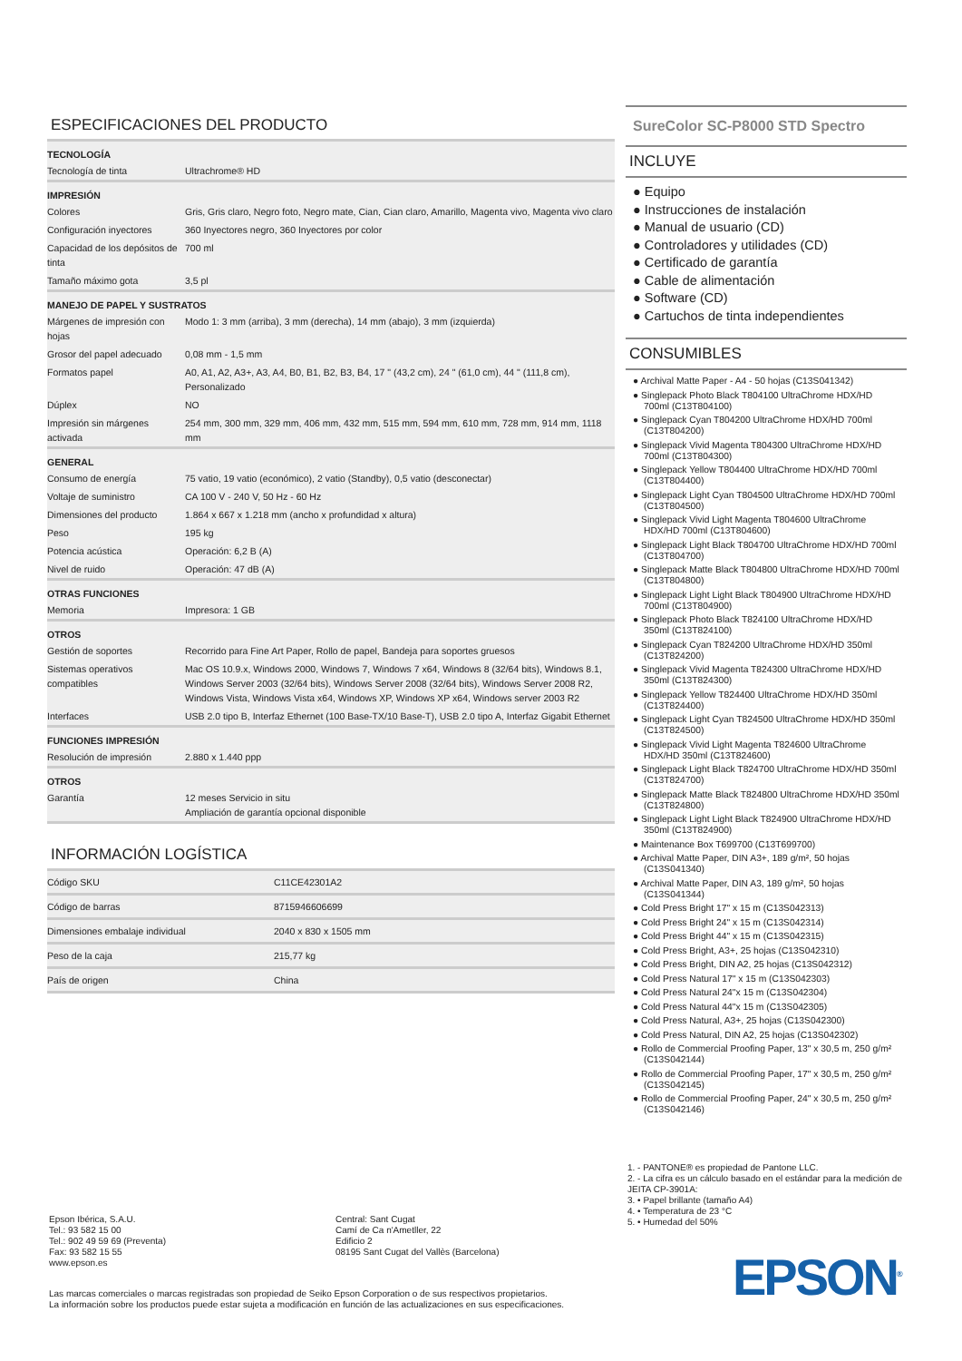ESPECIFICACIONES DEL PRODUCTO
| TECNOLOGÍA | |
| --- | --- |
| Tecnología de tinta | Ultrachrome® HD |
| IMPRESIÓN | |
| Colores | Gris, Gris claro, Negro foto, Negro mate, Cian, Cian claro, Amarillo, Magenta vivo, Magenta vivo claro |
| Configuración inyectores | 360 Inyectores negro, 360 Inyectores por color |
| Capacidad de los depósitos de tinta | 700 ml |
| Tamaño máximo gota | 3,5 pl |
| MANEJO DE PAPEL Y SUSTRATOS | |
| Márgenes de impresión con hojas | Modo 1: 3 mm (arriba), 3 mm (derecha), 14 mm (abajo), 3 mm (izquierda) |
| Grosor del papel adecuado | 0,08 mm - 1,5 mm |
| Formatos papel | A0, A1, A2, A3+, A3, A4, B0, B1, B2, B3, B4, 17 " (43,2 cm), 24 " (61,0 cm), 44 " (111,8 cm), Personalizado |
| Dúplex | NO |
| Impresión sin márgenes activada | 254 mm, 300 mm, 329 mm, 406 mm, 432 mm, 515 mm, 594 mm, 610 mm, 728 mm, 914 mm, 1118 mm |
| GENERAL | |
| Consumo de energía | 75 vatio, 19 vatio (económico), 2 vatio (Standby), 0,5 vatio (desconectar) |
| Voltaje de suministro | CA 100 V - 240 V, 50 Hz - 60 Hz |
| Dimensiones del producto | 1.864 x 667 x 1.218 mm (ancho x profundidad x altura) |
| Peso | 195 kg |
| Potencia acústica | Operación: 6,2 B (A) |
| Nivel de ruido | Operación: 47 dB (A) |
| OTRAS FUNCIONES | |
| Memoria | Impresora: 1 GB |
| OTROS | |
| Gestión de soportes | Recorrido para Fine Art Paper, Rollo de papel, Bandeja para soportes gruesos |
| Sistemas operativos compatibles | Mac OS 10.9.x, Windows 2000, Windows 7, Windows 7 x64, Windows 8 (32/64 bits), Windows 8.1, Windows Server 2003 (32/64 bits), Windows Server 2008 (32/64 bits), Windows Server 2008 R2, Windows Vista, Windows Vista x64, Windows XP, Windows XP x64, Windows server 2003 R2 |
| Interfaces | USB 2.0 tipo B, Interfaz Ethernet (100 Base-TX/10 Base-T), USB 2.0 tipo A, Interfaz Gigabit Ethernet |
| FUNCIONES IMPRESIÓN | |
| Resolución de impresión | 2.880 x 1.440 ppp |
| OTROS | |
| Garantía | 12 meses Servicio in situ Ampliación de garantía opcional disponible |
INFORMACIÓN LOGÍSTICA
| Código SKU | C11CE42301A2 |
| Código de barras | 8715946606699 |
| Dimensiones embalaje individual | 2040 x 830 x 1505 mm |
| Peso de la caja | 215,77 kg |
| País de origen | China |
SureColor SC-P8000 STD Spectro
INCLUYE
● Equipo
● Instrucciones de instalación
● Manual de usuario (CD)
● Controladores y utilidades (CD)
● Certificado de garantía
● Cable de alimentación
● Software (CD)
● Cartuchos de tinta independientes
CONSUMIBLES
● Archival Matte Paper - A4 - 50 hojas (C13S041342)
● Singlepack Photo Black T804100 UltraChrome HDX/HD 700ml (C13T804100)
● Singlepack Cyan T804200 UltraChrome HDX/HD 700ml (C13T804200)
● Singlepack Vivid Magenta T804300 UltraChrome HDX/HD 700ml (C13T804300)
● Singlepack Yellow T804400 UltraChrome HDX/HD 700ml (C13T804400)
● Singlepack Light Cyan T804500 UltraChrome HDX/HD 700ml (C13T804500)
● Singlepack Vivid Light Magenta T804600 UltraChrome HDX/HD 700ml (C13T804600)
● Singlepack Light Black T804700 UltraChrome HDX/HD 700ml (C13T804700)
● Singlepack Matte Black T804800 UltraChrome HDX/HD 700ml (C13T804800)
● Singlepack Light Light Black T804900 UltraChrome HDX/HD 700ml (C13T804900)
● Singlepack Photo Black T824100 UltraChrome HDX/HD 350ml (C13T824100)
● Singlepack Cyan T824200 UltraChrome HDX/HD 350ml (C13T824200)
● Singlepack Vivid Magenta T824300 UltraChrome HDX/HD 350ml (C13T824300)
● Singlepack Yellow T824400 UltraChrome HDX/HD 350ml (C13T824400)
● Singlepack Light Cyan T824500 UltraChrome HDX/HD 350ml (C13T824500)
● Singlepack Vivid Light Magenta T824600 UltraChrome HDX/HD 350ml (C13T824600)
● Singlepack Light Black T824700 UltraChrome HDX/HD 350ml (C13T824700)
● Singlepack Matte Black T824800 UltraChrome HDX/HD 350ml (C13T824800)
● Singlepack Light Light Black T824900 UltraChrome HDX/HD 350ml (C13T824900)
● Maintenance Box T699700 (C13T699700)
● Archival Matte Paper, DIN A3+, 189 g/m², 50 hojas (C13S041340)
● Archival Matte Paper, DIN A3, 189 g/m², 50 hojas (C13S041344)
● Cold Press Bright 17" x 15 m (C13S042313)
● Cold Press Bright 24" x 15 m (C13S042314)
● Cold Press Bright 44" x 15 m (C13S042315)
● Cold Press Bright, A3+, 25 hojas (C13S042310)
● Cold Press Bright, DIN A2, 25 hojas (C13S042312)
● Cold Press Natural 17" x 15 m (C13S042303)
● Cold Press Natural 24"x 15 m (C13S042304)
● Cold Press Natural 44"x 15 m (C13S042305)
● Cold Press Natural, A3+, 25 hojas (C13S042300)
● Cold Press Natural, DIN A2, 25 hojas (C13S042302)
● Rollo de Commercial Proofing Paper, 13" x 30,5 m, 250 g/m² (C13S042144)
● Rollo de Commercial Proofing Paper, 17" x 30,5 m, 250 g/m² (C13S042145)
● Rollo de Commercial Proofing Paper, 24" x 30,5 m, 250 g/m² (C13S042146)
1. - PANTONE® es propiedad de Pantone LLC.
2. - La cifra es un cálculo basado en el estándar para la medición de JEITA CP-3901A:
3. • Papel brillante (tamaño A4)
4. • Temperatura de 23 °C
5. • Humedad del 50%
EPSON<sup>®</sup>
Epson Ibérica, S.A.U.
Tel.: 93 582 15 00
Tel.: 902 49 59 69 (Preventa)
Fax: 93 582 15 55
www.epson.es
Central: Sant Cugat
Camí de Ca n'Ametller, 22
Edificio 2
08195 Sant Cugat del Vallès (Barcelona)
Las marcas comerciales o marcas registradas son propiedad de Seiko Epson Corporation o de sus respectivos propietarios.
La información sobre los productos puede estar sujeta a modificación en función de las actualizaciones en sus especificaciones.